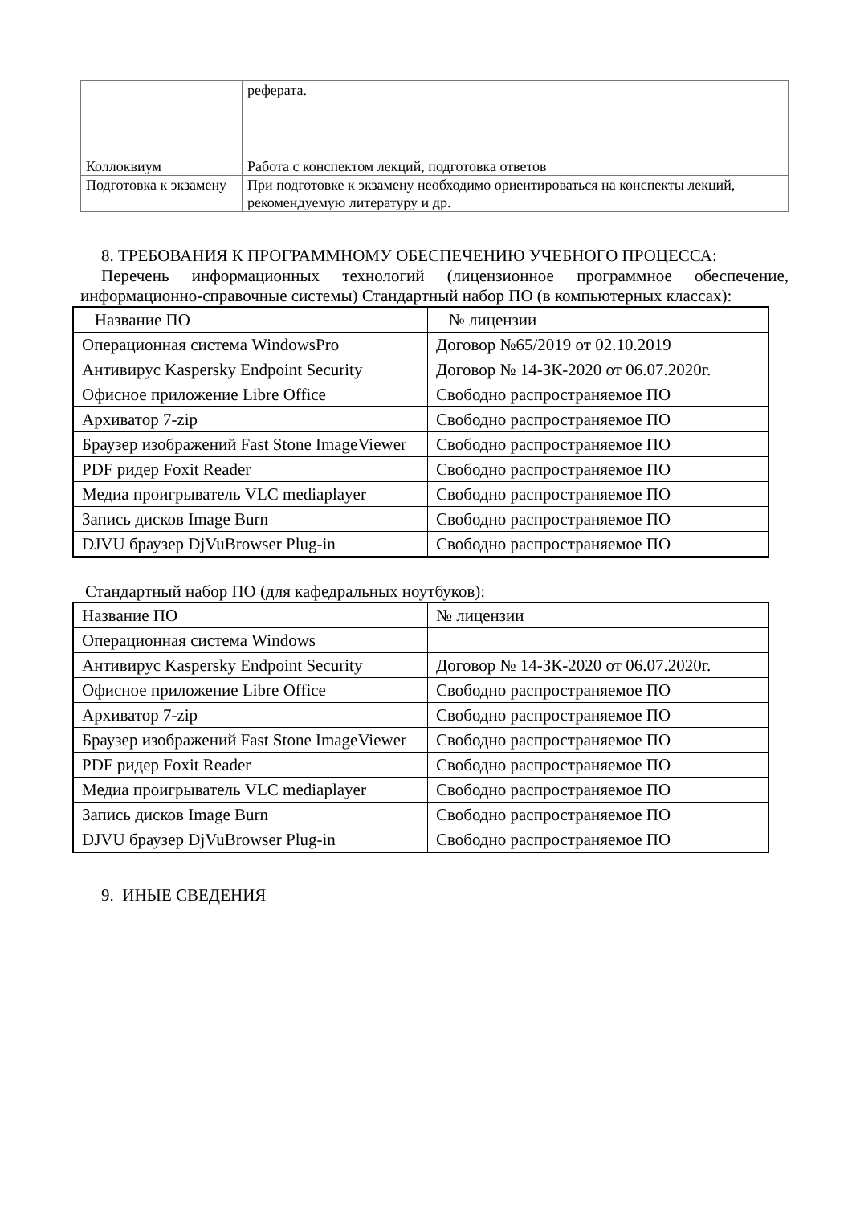| | реферата. |
| Коллоквиум | Работа с конспектом лекций, подготовка ответов |
| Подготовка к экзамену | При подготовке к экзамену необходимо ориентироваться на конспекты лекций, рекомендуемую литературу и др. |
8. ТРЕБОВАНИЯ К ПРОГРАММНОМУ ОБЕСПЕЧЕНИЮ УЧЕБНОГО ПРОЦЕССА:
Перечень информационных технологий (лицензионное программное обеспечение, информационно-справочные системы) Стандартный набор ПО (в компьютерных классах):
| Название ПО | № лицензии |
| Операционная система WindowsPro | Договор №65/2019 от 02.10.2019 |
| Антивирус Kaspersky Endpoint Security | Договор № 14-ЗК-2020 от 06.07.2020г. |
| Офисное приложение Libre Office | Свободно распространяемое ПО |
| Архиватор 7-zip | Свободно распространяемое ПО |
| Браузер изображений Fast Stone ImageViewer | Свободно распространяемое ПО |
| PDF ридер Foxit Reader | Свободно распространяемое ПО |
| Медиа проигрыватель VLC mediaplayer | Свободно распространяемое ПО |
| Запись дисков Image Burn | Свободно распространяемое ПО |
| DJVU браузер DjVuBrowser Plug-in | Свободно распространяемое ПО |
Стандартный набор ПО (для кафедральных ноутбуков):
| Название ПО | № лицензии |
| Операционная система Windows | |
| Антивирус Kaspersky Endpoint Security | Договор № 14-ЗК-2020 от 06.07.2020г. |
| Офисное приложение Libre Office | Свободно распространяемое ПО |
| Архиватор 7-zip | Свободно распространяемое ПО |
| Браузер изображений Fast Stone ImageViewer | Свободно распространяемое ПО |
| PDF ридер Foxit Reader | Свободно распространяемое ПО |
| Медиа проигрыватель VLC mediaplayer | Свободно распространяемое ПО |
| Запись дисков Image Burn | Свободно распространяемое ПО |
| DJVU браузер DjVuBrowser Plug-in | Свободно распространяемое ПО |
9. ИНЫЕ СВЕДЕНИЯ